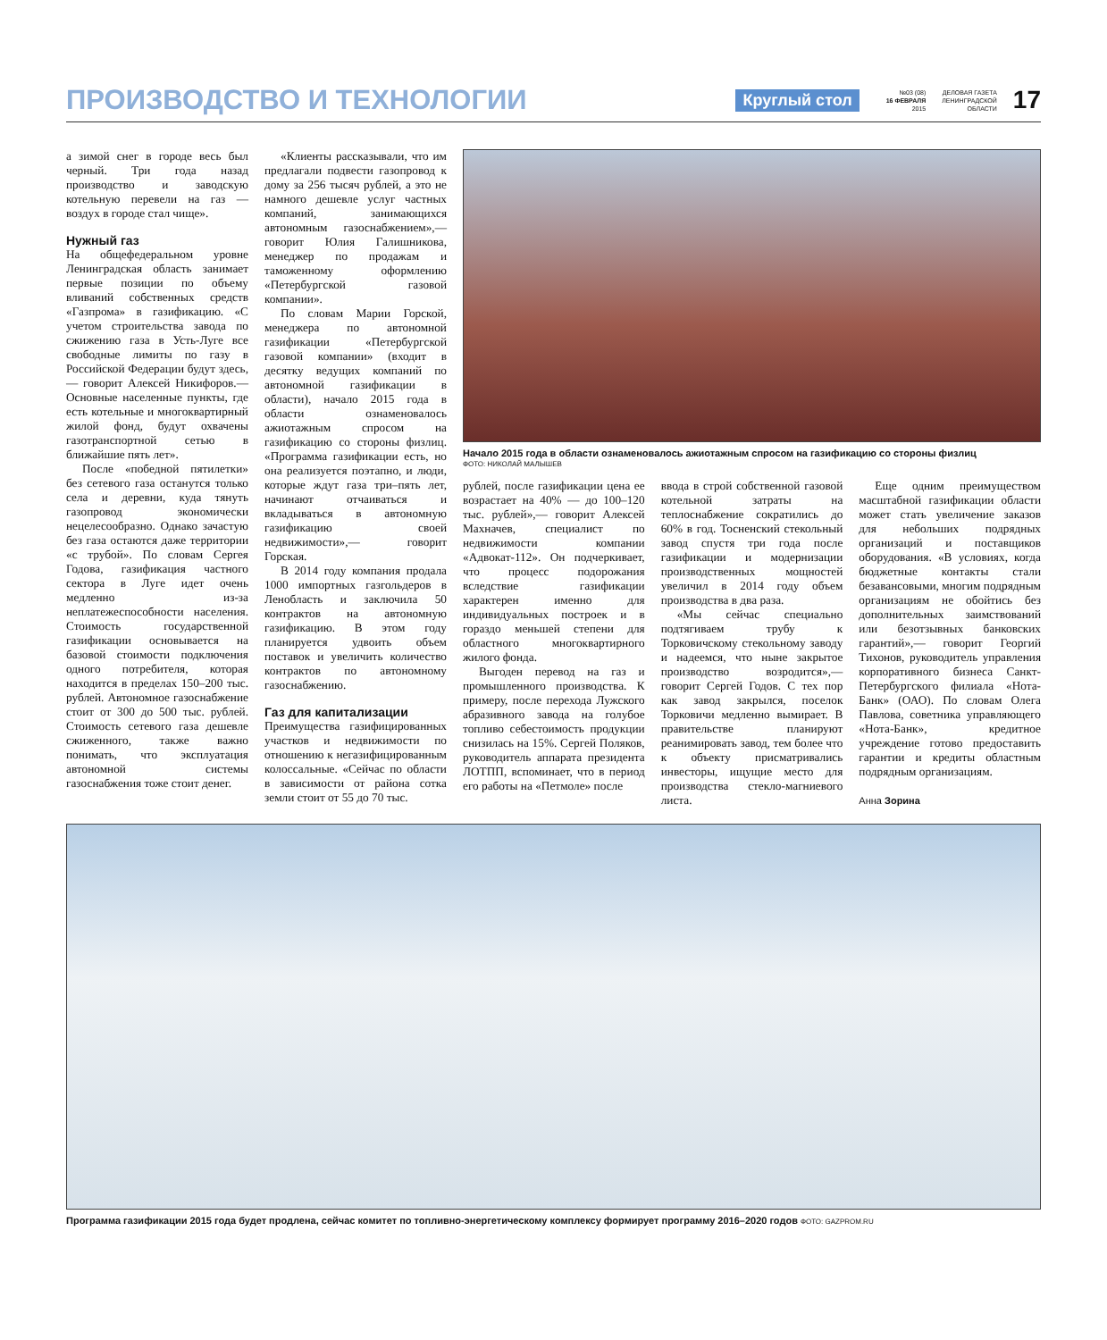ПРОИЗВОДСТВО И ТЕХНОЛОГИИ
Круглый стол
№03 (08)
16 ФЕВРАЛЯ
2015
ДЕЛОВАЯ ГАЗЕТА
ЛЕНИНГРАДСКОЙ
ОБЛАСТИ
17
а зимой снег в городе весь был черный. Три года назад производство и заводскую котельную перевели на газ — воздух в городе стал чище».
Нужный газ
На общефедеральном уровне Ленинградская область занимает первые позиции по объему вливаний собственных средств «Газпрома» в газификацию. «С учетом строительства завода по сжижению газа в Усть-Луге все свободные лимиты по газу в Российской Федерации будут здесь,— говорит Алексей Никифоров.— Основные населенные пункты, где есть котельные и многоквартирный жилой фонд, будут охвачены газотранспортной сетью в ближайшие пять лет».
После «победной пятилетки» без сетевого газа останутся только села и деревни, куда тянуть газопровод экономически нецелесообразно. Однако зачастую без газа остаются даже территории «с трубой». По словам Сергея Годова, газификация частного сектора в Луге идет очень медленно из-за неплатежеспособности населения. Стоимость государственной газификации основывается на базовой стоимости подключения одного потребителя, которая находится в пределах 150–200 тыс. рублей. Автономное газоснабжение стоит от 300 до 500 тыс. рублей. Стоимость сетевого газа дешевле сжиженного, также важно понимать, что эксплуатация автономной системы газоснабжения тоже стоит денег.
«Клиенты рассказывали, что им предлагали подвести газопровод к дому за 256 тысяч рублей, а это не намного дешевле услуг частных компаний, занимающихся автономным газоснабжением»,— говорит Юлия Галишникова, менеджер по продажам и таможенному оформлению «Петербургской газовой компании».
По словам Марии Горской, менеджера по автономной газификации «Петербургской газовой компании» (входит в десятку ведущих компаний по автономной газификации в области), начало 2015 года в области ознаменовалось ажиотажным спросом на газификацию со стороны физлиц. «Программа газификации есть, но она реализуется поэтапно, и люди, которые ждут газа три–пять лет, начинают отчаиваться и вкладываться в автономную газификацию своей недвижимости»,— говорит Горская.
В 2014 году компания продала 1000 импортных газгольдеров в Ленобласть и заключила 50 контрактов на автономную газификацию. В этом году планируется удвоить объем поставок и увеличить количество контрактов по автономному газоснабжению.
Газ для капитализации
Преимущества газифицированных участков и недвижимости по отношению к негазифицированным колоссальные. «Сейчас по области в зависимости от района сотка земли стоит от 55 до 70 тыс.
Начало 2015 года в области ознаменовалось ажиотажным спросом на газификацию со стороны физлиц
ФОТО: НИКОЛАЙ МАЛЫШЕВ
рублей, после газификации цена ее возрастает на 40% — до 100–120 тыс. рублей»,— говорит Алексей Махначев, специалист по недвижимости компании «Адвокат-112». Он подчеркивает, что процесс подорожания вследствие газификации характерен именно для индивидуальных построек и в гораздо меньшей степени для областного многоквартирного жилого фонда.
Выгоден перевод на газ и промышленного производства. К примеру, после перехода Лужского абразивного завода на голубое топливо себестоимость продукции снизилась на 15%. Сергей Поляков, руководитель аппарата президента ЛОТПП, вспоминает, что в период его работы на «Петмоле» после
ввода в строй собственной газовой котельной затраты на теплоснабжение сократились до 60% в год. Тосненский стекольный завод спустя три года после газификации и модернизации производственных мощностей увеличил в 2014 году объем производства в два раза.
«Мы сейчас специально подтягиваем трубу к Торковичскому стекольному заводу и надеемся, что ныне закрытое производство возродится»,— говорит Сергей Годов. С тех пор как завод закрылся, поселок Торковичи медленно вымирает. В правительстве планируют реанимировать завод, тем более что к объекту присматривались инвесторы, ищущие место для производства стекло-магниевого листа.
Еще одним преимуществом масштабной газификации области может стать увеличение заказов для небольших подрядных организаций и поставщиков оборудования. «В условиях, когда бюджетные контакты стали безавансовыми, многим подрядным организациям не обойтись без дополнительных заимствований или безотзывных банковских гарантий»,— говорит Георгий Тихонов, руководитель управления корпоративного бизнеса Санкт-Петербургского филиала «Нота-Банк» (ОАО). По словам Олега Павлова, советника управляющего «Нота-Банк», кредитное учреждение готово предоставить гарантии и кредиты областным подрядным организациям.
Анна Зорина
Программа газификации 2015 года будет продлена, сейчас комитет по топливно-энергетическому комплексу формирует программу 2016–2020 годов ФОТО: GAZPROM.RU